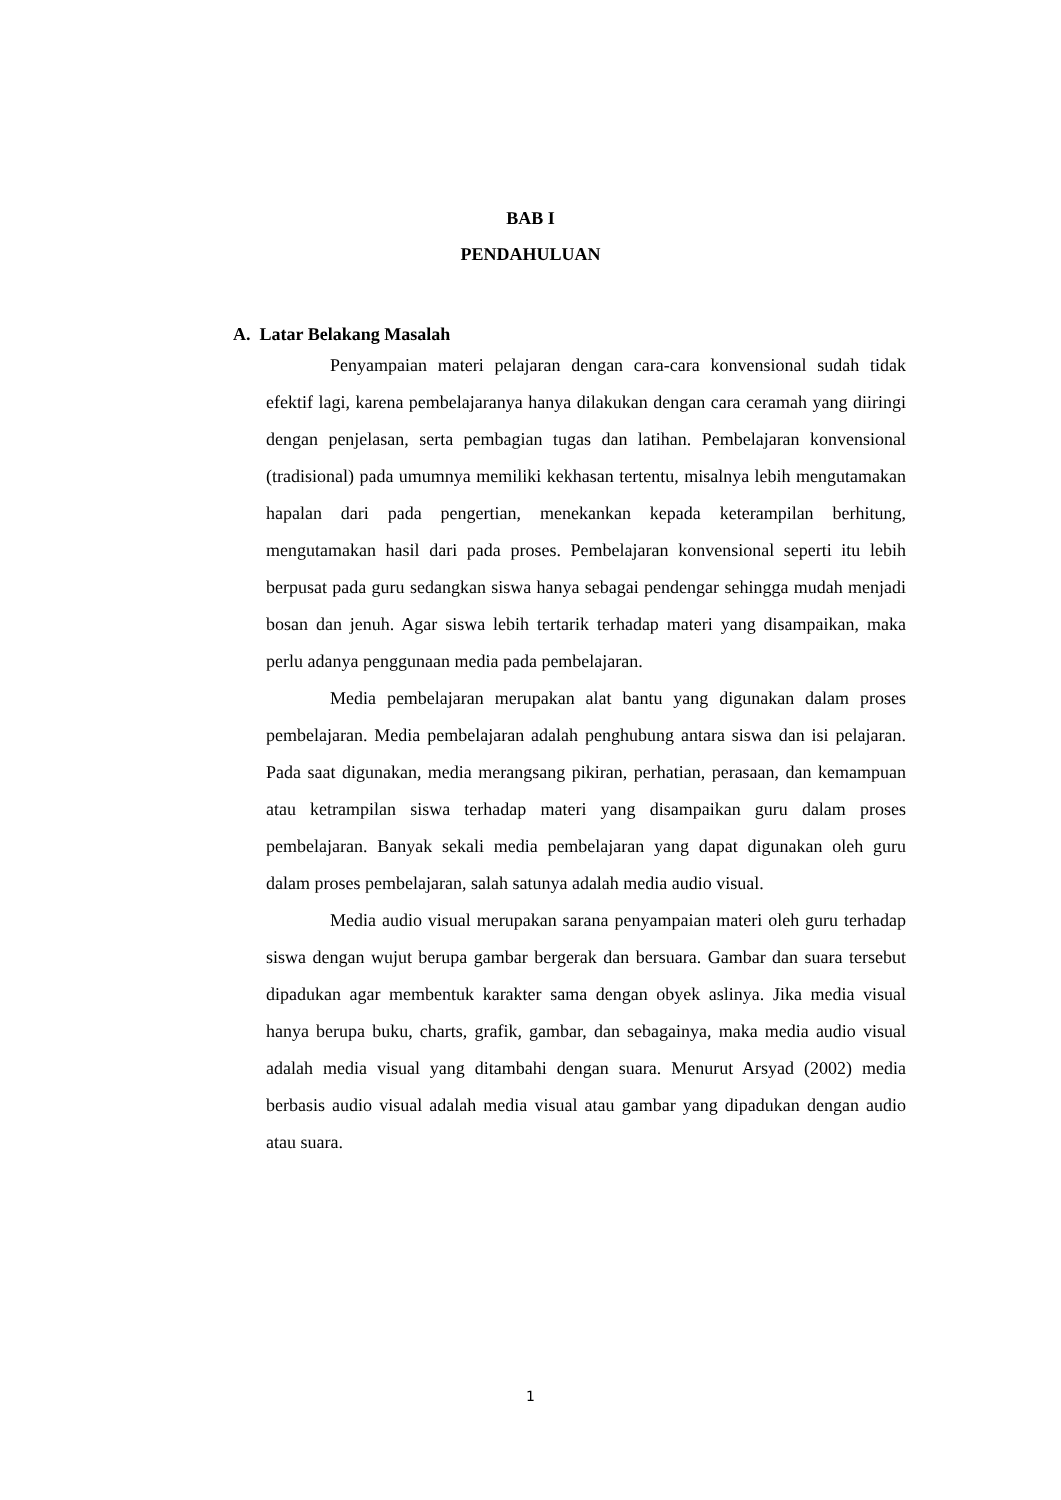BAB I
PENDAHULUAN
A. Latar Belakang Masalah
Penyampaian materi pelajaran dengan cara-cara konvensional sudah tidak efektif lagi, karena pembelajaranya hanya dilakukan dengan cara ceramah yang diiringi dengan penjelasan, serta pembagian tugas dan latihan. Pembelajaran konvensional (tradisional) pada umumnya memiliki kekhasan tertentu, misalnya lebih mengutamakan hapalan dari pada pengertian, menekankan kepada keterampilan berhitung, mengutamakan hasil dari pada proses. Pembelajaran konvensional seperti itu lebih berpusat pada guru sedangkan siswa hanya sebagai pendengar sehingga mudah menjadi bosan dan jenuh. Agar siswa lebih tertarik terhadap materi yang disampaikan, maka perlu adanya penggunaan media pada pembelajaran.
Media pembelajaran merupakan alat bantu yang digunakan dalam proses pembelajaran. Media pembelajaran adalah penghubung antara siswa dan isi pelajaran. Pada saat digunakan, media merangsang pikiran, perhatian, perasaan, dan kemampuan atau ketrampilan siswa terhadap materi yang disampaikan guru dalam proses pembelajaran. Banyak sekali media pembelajaran yang dapat digunakan oleh guru dalam proses pembelajaran, salah satunya adalah media audio visual.
Media audio visual merupakan sarana penyampaian materi oleh guru terhadap siswa dengan wujut berupa gambar bergerak dan bersuara. Gambar dan suara tersebut dipadukan agar membentuk karakter sama dengan obyek aslinya. Jika media visual hanya berupa buku, charts, grafik, gambar, dan sebagainya, maka media audio visual adalah media visual yang ditambahi dengan suara. Menurut Arsyad (2002) media berbasis audio visual adalah media visual atau gambar yang dipadukan dengan audio atau suara.
1